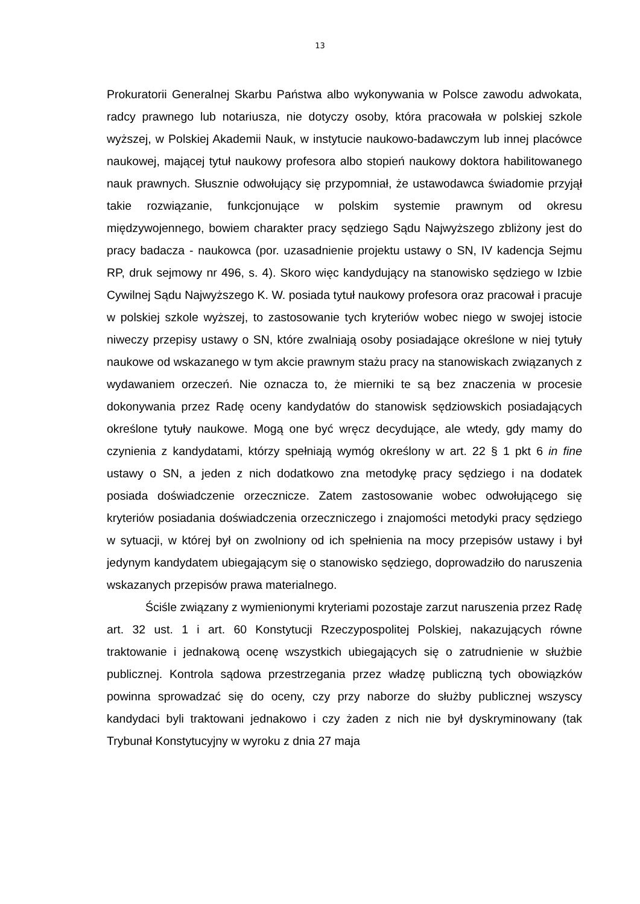13
Prokuratorii Generalnej Skarbu Państwa albo wykonywania w Polsce zawodu adwokata, radcy prawnego lub notariusza, nie dotyczy osoby, która pracowała w polskiej szkole wyższej, w Polskiej Akademii Nauk, w instytucie naukowo-badawczym lub innej placówce naukowej, mającej tytuł naukowy profesora albo stopień naukowy doktora habilitowanego nauk prawnych. Słusznie odwołujący się przypomniał, że ustawodawca świadomie przyjął takie rozwiązanie, funkcjonujące w polskim systemie prawnym od okresu międzywojennego, bowiem charakter pracy sędziego Sądu Najwyższego zbliżony jest do pracy badacza - naukowca (por. uzasadnienie projektu ustawy o SN, IV kadencja Sejmu RP, druk sejmowy nr 496, s. 4). Skoro więc kandydujący na stanowisko sędziego w Izbie Cywilnej Sądu Najwyższego K. W. posiada tytuł naukowy profesora oraz pracował i pracuje w polskiej szkole wyższej, to zastosowanie tych kryteriów wobec niego w swojej istocie niweczy przepisy ustawy o SN, które zwalniają osoby posiadające określone w niej tytuły naukowe od wskazanego w tym akcie prawnym stażu pracy na stanowiskach związanych z wydawaniem orzeczeń. Nie oznacza to, że mierniki te są bez znaczenia w procesie dokonywania przez Radę oceny kandydatów do stanowisk sędziowskich posiadających określone tytuły naukowe. Mogą one być wręcz decydujące, ale wtedy, gdy mamy do czynienia z kandydatami, którzy spełniają wymóg określony w art. 22 § 1 pkt 6 in fine ustawy o SN, a jeden z nich dodatkowo zna metodykę pracy sędziego i na dodatek posiada doświadczenie orzecznicze. Zatem zastosowanie wobec odwołującego się kryteriów posiadania doświadczenia orzeczniczego i znajomości metodyki pracy sędziego w sytuacji, w której był on zwolniony od ich spełnienia na mocy przepisów ustawy i był jedynym kandydatem ubiegającym się o stanowisko sędziego, doprowadziło do naruszenia wskazanych przepisów prawa materialnego.
Ściśle związany z wymienionymi kryteriami pozostaje zarzut naruszenia przez Radę art. 32 ust. 1 i art. 60 Konstytucji Rzeczypospolitej Polskiej, nakazujących równe traktowanie i jednakową ocenę wszystkich ubiegających się o zatrudnienie w służbie publicznej. Kontrola sądowa przestrzegania przez władzę publiczną tych obowiązków powinna sprowadzać się do oceny, czy przy naborze do służby publicznej wszyscy kandydaci byli traktowani jednakowo i czy żaden z nich nie był dyskryminowany (tak Trybunał Konstytucyjny w wyroku z dnia 27 maja